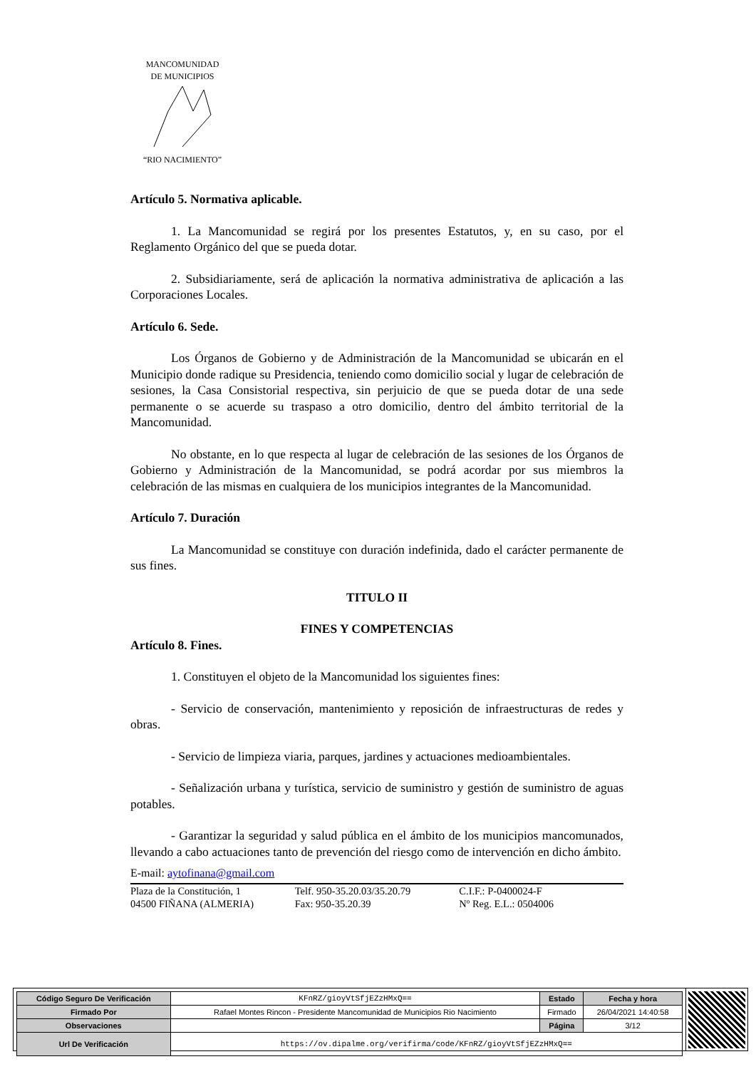MANCOMUNIDAD
DE MUNICIPIOS
“RIO NACIMIENTO”
Artículo 5. Normativa aplicable.
1. La Mancomunidad se regirá por los presentes Estatutos, y, en su caso, por el Reglamento Orgánico del que se pueda dotar.
2. Subsidiariamente, será de aplicación la normativa administrativa de aplicación a las Corporaciones Locales.
Artículo 6. Sede.
Los Órganos de Gobierno y de Administración de la Mancomunidad se ubicarán en el Municipio donde radique su Presidencia, teniendo como domicilio social y lugar de celebración de sesiones, la Casa Consistorial respectiva, sin perjuicio de que se pueda dotar de una sede permanente o se acuerde su traspaso a otro domicilio, dentro del ámbito territorial de la Mancomunidad.
No obstante, en lo que respecta al lugar de celebración de las sesiones de los Órganos de Gobierno y Administración de la Mancomunidad, se podrá acordar por sus miembros la celebración de las mismas en cualquiera de los municipios integrantes de la Mancomunidad.
Artículo 7. Duración
La Mancomunidad se constituye con duración indefinida, dado el carácter permanente de sus fines.
TITULO II
FINES Y COMPETENCIAS
Artículo 8. Fines.
1. Constituyen el objeto de la Mancomunidad los siguientes fines:
- Servicio de conservación, mantenimiento y reposición de infraestructuras de redes y obras.
- Servicio de limpieza viaria, parques, jardines y actuaciones medioambientales.
- Señalización urbana y turística, servicio de suministro y gestión de suministro de aguas potables.
- Garantizar la seguridad y salud pública en el ámbito de los municipios mancomunados, llevando a cabo actuaciones tanto de prevención del riesgo como de intervención en dicho ámbito.
E-mail: aytofinana@gmail.com
Plaza de la Constitución, 1
04500 FIÑANA (ALMERIA)
Telf. 950-35.20.03/35.20.79
Fax: 950-35.20.39
C.I.F.: P-0400024-F
Nº Reg. E.L.: 0504006
| Código Seguro De Verificación | KFnRZ/gioyVtSfjEZzHMxQ== | Estado | Fecha y hora |
| Firmado Por | Rafael Montes Rincon - Presidente Mancomunidad de Municipios Rio Nacimiento | Firmado | 26/04/2021 14:40:58 |
| Observaciones | | Página | 3/12 |
| Url De Verificación | https://ov.dipalme.org/verifirma/code/KFnRZ/gioyVtSfjEZzHMxQ== | | |